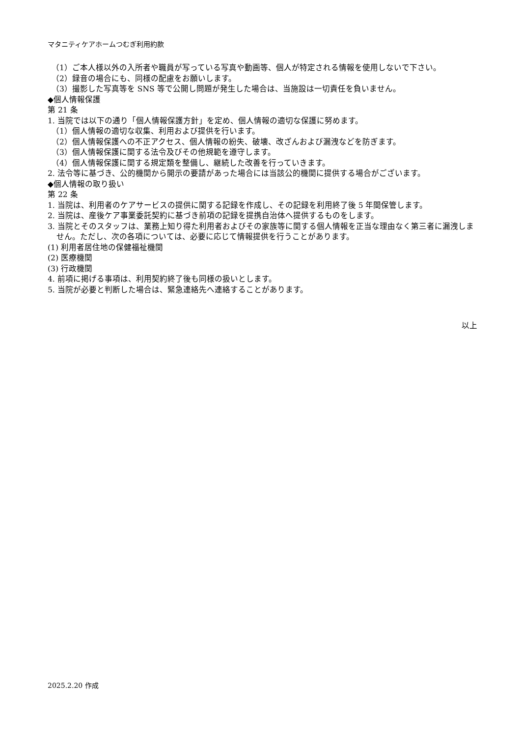マタニティケアホームつむぎ利用約款
（1）ご本人様以外の入所者や職員が写っている写真や動画等、個人が特定される情報を使用しないで下さい。
（2）録音の場合にも、同様の配慮をお願いします。
（3）撮影した写真等を SNS 等で公開し問題が発生した場合は、当施設は一切責任を負いません。
◆個人情報保護
第 21 条
1. 当院では以下の通り「個人情報保護方針」を定め、個人情報の適切な保護に努めます。
（1）個人情報の適切な収集、利用および提供を行います。
（2）個人情報保護への不正アクセス、個人情報の紛失、破壊、改ざんおよび漏洩などを防ぎます。
（3）個人情報保護に関する法令及びその他規範を遵守します。
（4）個人情報保護に関する規定類を整備し、継続した改善を行っていきます。
2. 法令等に基づき、公的機関から開示の要請があった場合には当該公的機関に提供する場合がございます。
◆個人情報の取り扱い
第 22 条
1. 当院は、利用者のケアサービスの提供に関する記録を作成し、その記録を利用終了後 5 年間保管します。
2. 当院は、産後ケア事業委託契約に基づき前項の記録を提携自治体へ提供するものをします。
3. 当院とそのスタッフは、業務上知り得た利用者およびその家族等に関する個人情報を正当な理由なく第三者に漏洩しません。ただし、次の各項については、必要に応じて情報提供を行うことがあります。
(1) 利用者居住地の保健福祉機関
(2) 医療機関
(3) 行政機関
4. 前項に掲げる事項は、利用契約終了後も同様の扱いとします。
5. 当院が必要と判断した場合は、緊急連絡先へ連絡することがあります。
以上
2025.2.20 作成